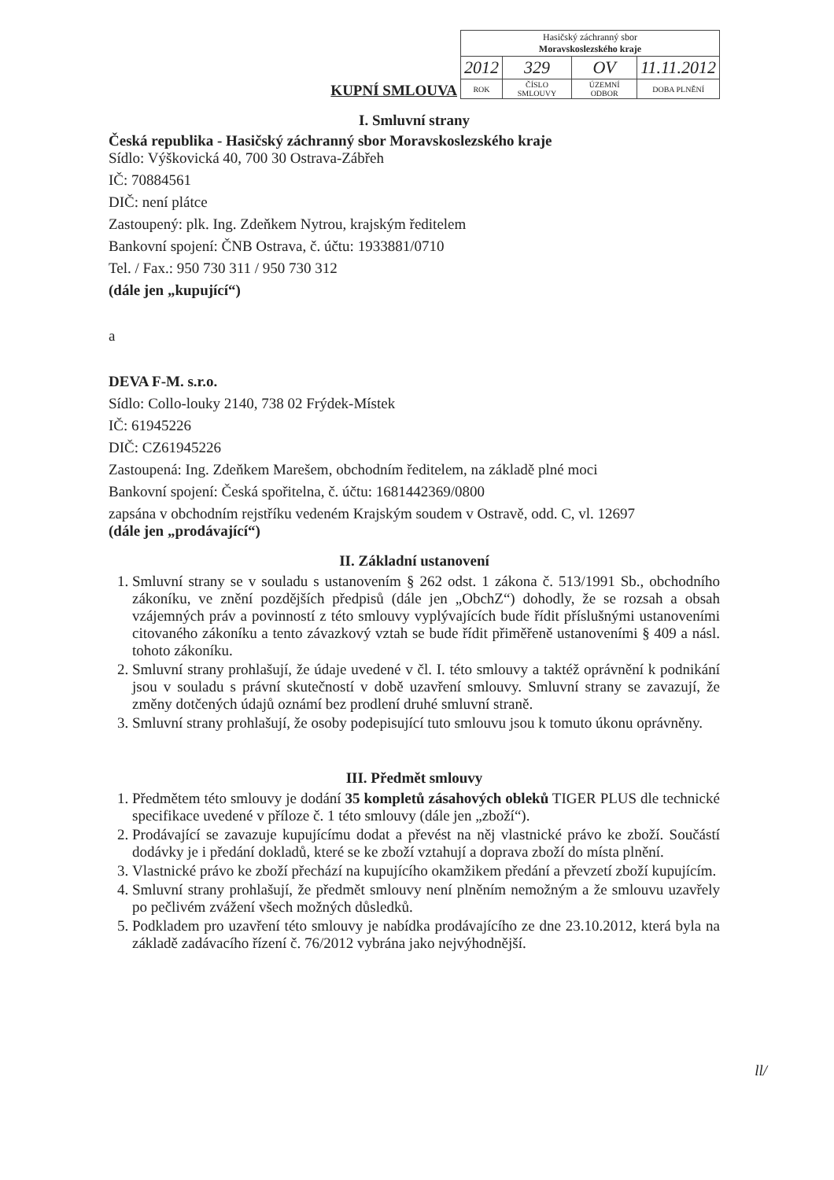KUPNÍ SMLOUVA
| Hasičský záchranný sbor Moravskoslezského kraje | | | |
| 2012 | 329 | OV | 11.11.2012 |
| ROK | ČÍSLO SMLOUVY | ÚZEMNÍ ODBOR | DOBA PLNĚNÍ |
I. Smluvní strany
Česká republika - Hasičský záchranný sbor Moravskoslezského kraje
Sídlo: Výškovická 40, 700 30 Ostrava-Zábřeh
IČ: 70884561
DIČ: není plátce
Zastoupený: plk. Ing. Zdeňkem Nytrou, krajským ředitelem
Bankovní spojení: ČNB Ostrava, č. účtu: 1933881/0710
Tel. / Fax.: 950 730 311 / 950 730 312
(dále jen „kupující“)
a
DEVA F-M. s.r.o.
Sídlo: Collo-louky 2140, 738 02 Frýdek-Místek
IČ: 61945226
DIČ: CZ61945226
Zastoupená: Ing. Zdeňkem Marešem, obchodním ředitelem, na základě plné moci
Bankovní spojení: Česká spořitelna, č. účtu: 1681442369/0800
zapsána v obchodním rejstříku vedeném Krajským soudem v Ostravě, odd. C, vl. 12697
(dále jen „prodávající“)
II. Základní ustanovení
1. Smluvní strany se v souladu s ustanovením § 262 odst. 1 zákona č. 513/1991 Sb., obchodního zákoníku, ve znění pozdějších předpisů (dále jen „ObchZ“) dohodly, že se rozsah a obsah vzájemných práv a povinností z této smlouvy vyplývajících bude řídit příslušnými ustanoveními citovaného zákoníku a tento závazkový vztah se bude řídit přiměřeně ustanoveními § 409 a násl. tohoto zákoníku.
2. Smluvní strany prohlašují, že údaje uvedené v čl. I. této smlouvy a taktéž oprávnění k podnikání jsou v souladu s právní skutečností v době uzavření smlouvy. Smluvní strany se zavazují, že změny dotčených údajů oznámí bez prodlení druhé smluvní straně.
3. Smluvní strany prohlašují, že osoby podepisující tuto smlouvu jsou k tomuto úkonu oprávněny.
III. Předmět smlouvy
1. Předmětem této smlouvy je dodání 35 kompletů zásahových obleků TIGER PLUS dle technické specifikace uvedené v příloze č. 1 této smlouvy (dále jen „zboží“).
2. Prodávající se zavazuje kupujícímu dodat a převést na něj vlastnické právo ke zboží. Součástí dodávky je i předání dokladů, které se ke zboží vztahují a doprava zboží do místa plnění.
3. Vlastnické právo ke zboží přechází na kupujícího okamžikem předání a převzetí zboží kupujícím.
4. Smluvní strany prohlašují, že předmět smlouvy není plněním nemožným a že smlouvu uzavřely po pečlivém zvážení všech možných důsledků.
5. Podkladem pro uzavření této smlouvy je nabídka prodávajícího ze dne 23.10.2012, která byla na základě zadávacího řízení č. 76/2012 vybrána jako nejvýhodnější.
ll/